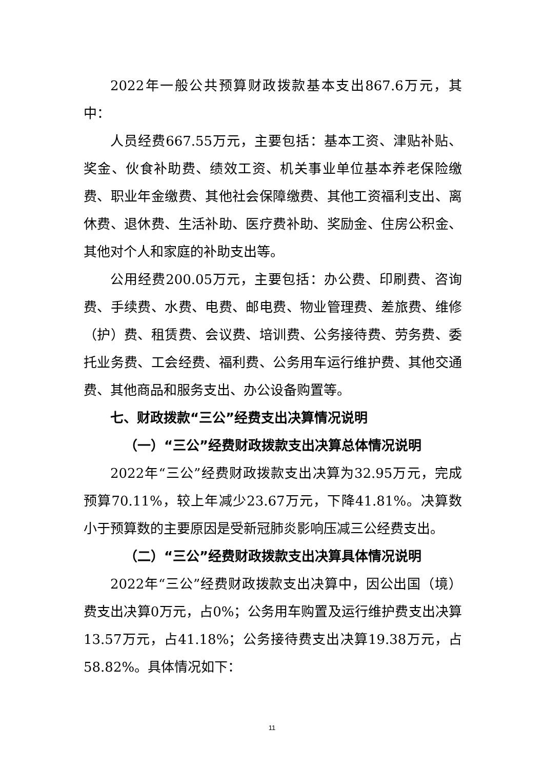2022年一般公共预算财政拨款基本支出867.6万元，其中：
人员经费667.55万元，主要包括：基本工资、津贴补贴、奖金、伙食补助费、绩效工资、机关事业单位基本养老保险缴费、职业年金缴费、其他社会保障缴费、其他工资福利支出、离休费、退休费、生活补助、医疗费补助、奖励金、住房公积金、其他对个人和家庭的补助支出等。
公用经费200.05万元，主要包括：办公费、印刷费、咨询费、手续费、水费、电费、邮电费、物业管理费、差旅费、维修（护）费、租赁费、会议费、培训费、公务接待费、劳务费、委托业务费、工会经费、福利费、公务用车运行维护费、其他交通费、其他商品和服务支出、办公设备购置等。
七、财政拨款“三公”经费支出决算情况说明
（一）“三公”经费财政拨款支出决算总体情况说明
2022年“三公”经费财政拨款支出决算为32.95万元，完成预算70.11%，较上年减少23.67万元，下降41.81%。决算数小于预算数的主要原因是受新冠肺炎影响压减三公经费支出。
（二）“三公”经费财政拨款支出决算具体情况说明
2022年“三公”经费财政拨款支出决算中，因公出国（境）费支出决算0万元，占0%；公务用车购置及运行维护费支出决算13.57万元，占41.18%；公务接待费支出决算19.38万元，占58.82%。具体情况如下：
11